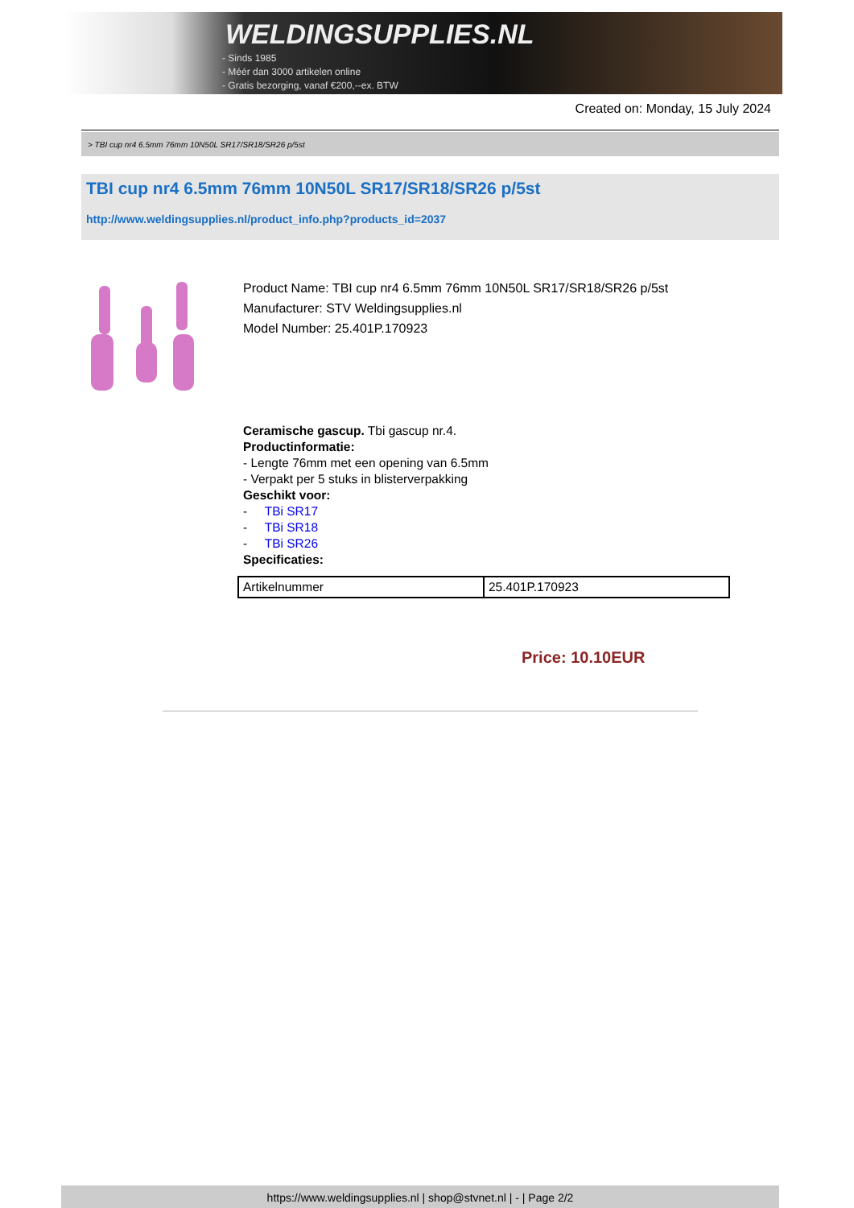WELDINGSUPPLIES.NL
- Sinds 1985
- Méér dan 3000 artikelen online
- Gratis bezorging, vanaf €200,--ex. BTW
Created on: Monday, 15 July 2024
> TBI cup nr4 6.5mm 76mm 10N50L SR17/SR18/SR26 p/5st
TBI cup nr4 6.5mm 76mm 10N50L SR17/SR18/SR26 p/5st
http://www.weldingsupplies.nl/product_info.php?products_id=2037
Product Name: TBI cup nr4 6.5mm 76mm 10N50L SR17/SR18/SR26 p/5st
Manufacturer: STV Weldingsupplies.nl
Model Number: 25.401P.170923
Ceramische gascup. Tbi gascup nr.4.
Productinformatie:
- Lengte 76mm met een opening van 6.5mm
- Verpakt per 5 stuks in blisterverpakking
Geschikt voor:
- TBi SR17
- TBi SR18
- TBi SR26
Specificaties:
| Artikelnummer | 25.401P.170923 |
Price: 10.10EUR
https://www.weldingsupplies.nl | shop@stvnet.nl | - | Page 2/2